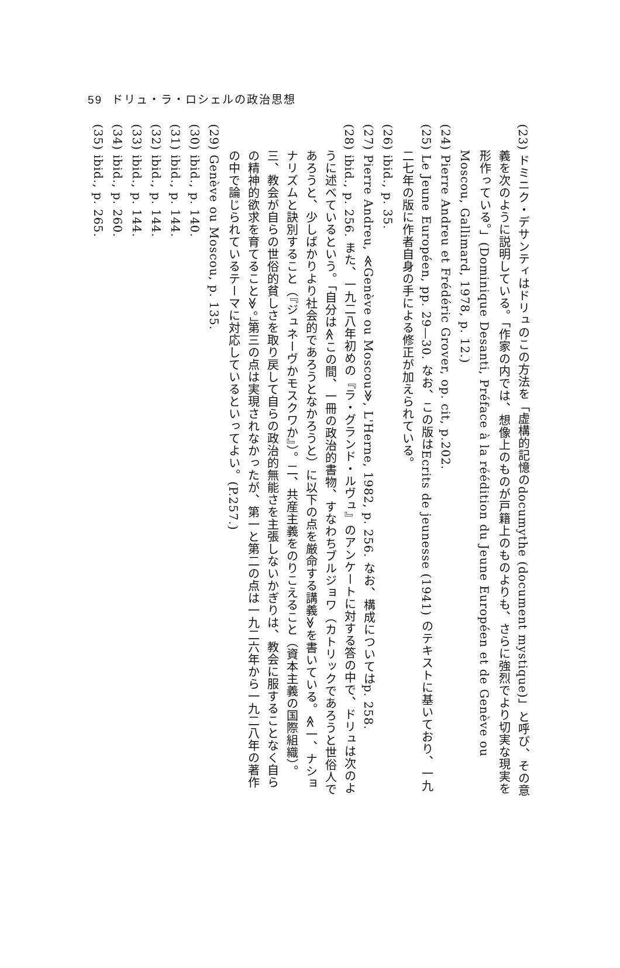59 ドリュ・ラ・ロシェルの政治思想
(23) ドミニク・デサンティはドリュのこの方法を「虚構的記憶のdocumythe (document mystique)」と呼び、その意義を次のように説明している。「作家の内では、想像上のものが戸籍上のものよりも、さらに強烈でより切実な現実を形作っている。」(Dominique Desanti, Préface à la réédition du Jeune Européen et de Genève ou Moscou, Gallimard, 1978, p. 12.)
(24) Pierre Andreu et Frédéric Grover, op. cit, p.202.
(25) Le Jeune Européen, pp. 29—30. なお、この版はEcrits de jeunesse (1941) のテキストに基いており、一九二七年の版に作者自身の手による修正が加えられている。
(26) ibid., p. 35.
(27) Pierre Andreu, ≪Genève ou Moscou≫, L'Herne, 1982, p. 256. なお、構成についてはp. 258.
(28) ibid., p. 256. また、一九二八年初めの『ラ・グランド・ルヴュ』のアンケートに対する答の中で、ドリュは次のように述べているという。「自分は≪この間、一冊の政治的書物、すなわちブルジョワ（カトリックであろうと世俗人であろうと、少しばかりより社会的であろうとなかろうと）に以下の点を厳命する講義≫を書いている。≪一、ナショナリズムと訣別すること（『ジュネーヴかモスクワか』）。二、共産主義をのりこえること（資本主義の国際組織）。三、教会が自らの世俗的貧しさを取り戻して自らの政治的無能さを主張しないかぎりは、教会に服することなく自らの精神的欲求を育てること≫。」第三の点は実現されなかったが、第一と第二の点は一九二六年から一九二八年の著作の中で論じられているテーマに対応しているといってよい。(P.257.)
(29) Genève ou Moscou, p. 135.
(30) ibid., p. 140.
(31) ibid., p. 144.
(32) ibid., p. 144.
(33) ibid., p. 144.
(34) ibid., p. 260.
(35) ibid., p. 265.